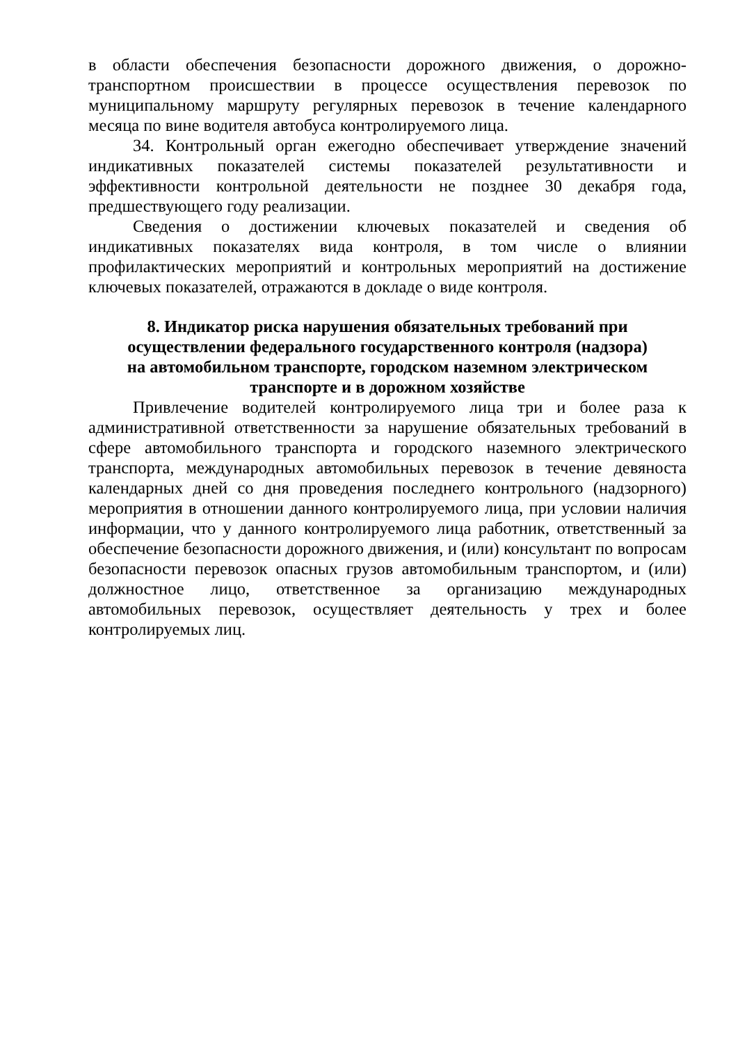в области обеспечения безопасности дорожного движения, о дорожно-транспортном происшествии в процессе осуществления перевозок по муниципальному маршруту регулярных перевозок в течение календарного месяца по вине водителя автобуса контролируемого лица.
34. Контрольный орган ежегодно обеспечивает утверждение значений индикативных показателей системы показателей результативности и эффективности контрольной деятельности не позднее 30 декабря года, предшествующего году реализации.
Сведения о достижении ключевых показателей и сведения об индикативных показателях вида контроля, в том числе о влиянии профилактических мероприятий и контрольных мероприятий на достижение ключевых показателей, отражаются в докладе о виде контроля.
8. Индикатор риска нарушения обязательных требований при
осуществлении федерального государственного контроля (надзора)
на автомобильном транспорте, городском наземном электрическом
транспорте и в дорожном хозяйстве
Привлечение водителей контролируемого лица три и более раза к административной ответственности за нарушение обязательных требований в сфере автомобильного транспорта и городского наземного электрического транспорта, международных автомобильных перевозок в течение девяноста календарных дней со дня проведения последнего контрольного (надзорного) мероприятия в отношении данного контролируемого лица, при условии наличия информации, что у данного контролируемого лица работник, ответственный за обеспечение безопасности дорожного движения, и (или) консультант по вопросам безопасности перевозок опасных грузов автомобильным транспортом, и (или) должностное лицо, ответственное за организацию международных автомобильных перевозок, осуществляет деятельность у трех и более контролируемых лиц.